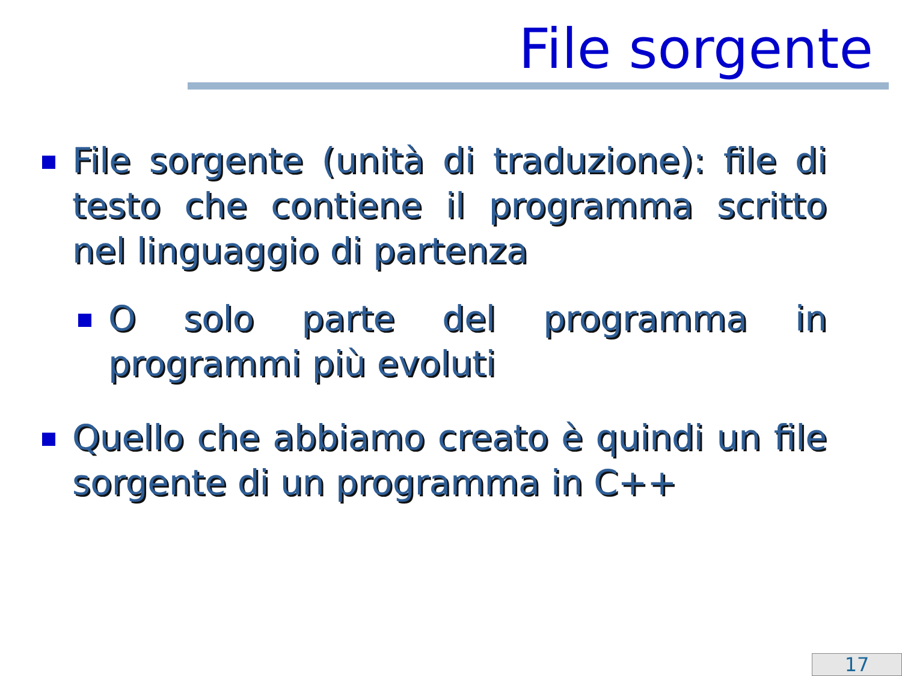File sorgente
File sorgente (unità di traduzione): file di testo che contiene il programma scritto nel linguaggio di partenza
O solo parte del programma in programmi più evoluti
Quello che abbiamo creato è quindi un file sorgente di un programma in C++
17